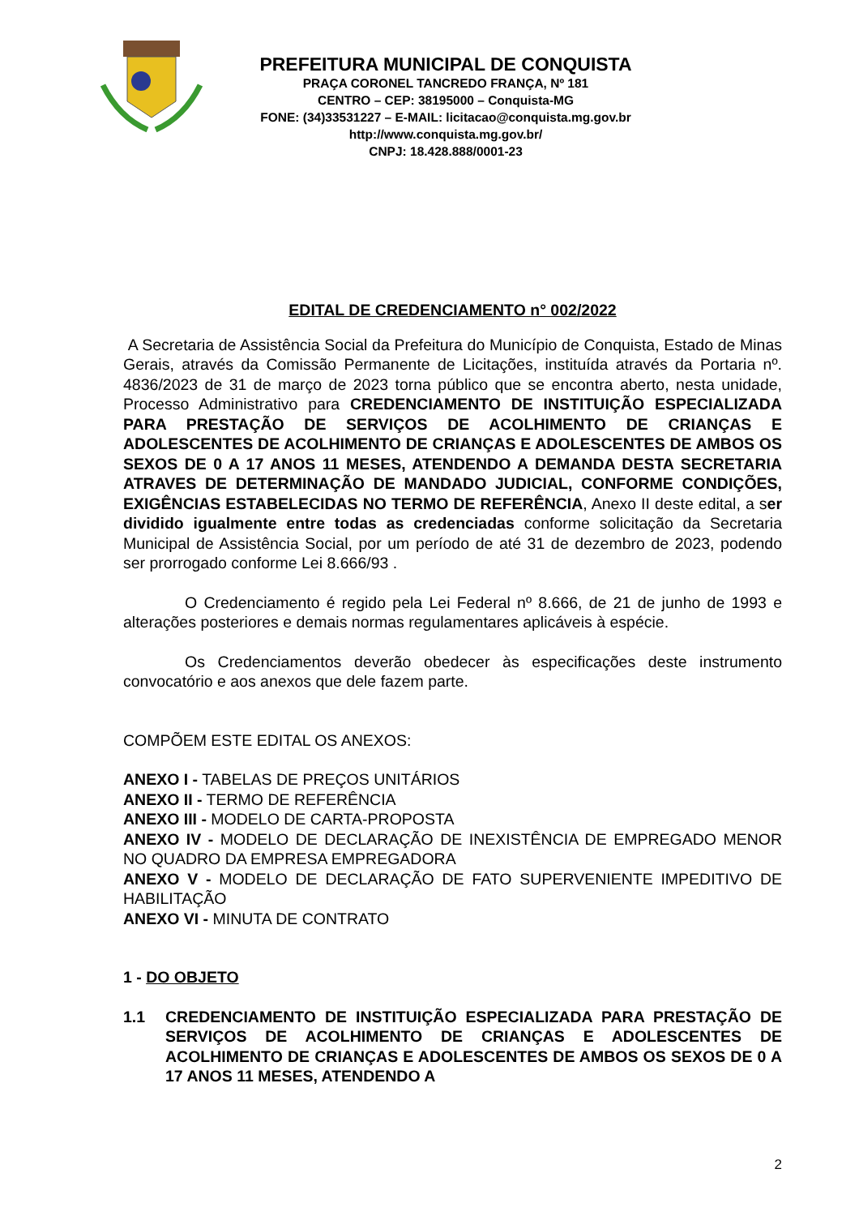PREFEITURA MUNICIPAL DE CONQUISTA
PRAÇA CORONEL TANCREDO FRANÇA, Nº 181
CENTRO – CEP: 38195000 – Conquista-MG
FONE: (34)33531227 – E-MAIL: licitacao@conquista.mg.gov.br
http://www.conquista.mg.gov.br/
CNPJ: 18.428.888/0001-23
EDITAL DE CREDENCIAMENTO n° 002/2022
A Secretaria de Assistência Social da Prefeitura do Município de Conquista, Estado de Minas Gerais, através da Comissão Permanente de Licitações, instituída através da Portaria nº. 4836/2023 de 31 de março de 2023 torna público que se encontra aberto, nesta unidade, Processo Administrativo para CREDENCIAMENTO DE INSTITUIÇÃO ESPECIALIZADA PARA PRESTAÇÃO DE SERVIÇOS DE ACOLHIMENTO DE CRIANÇAS E ADOLESCENTES DE ACOLHIMENTO DE CRIANÇAS E ADOLESCENTES DE AMBOS OS SEXOS DE 0 A 17 ANOS 11 MESES, ATENDENDO A DEMANDA DESTA SECRETARIA ATRAVES DE DETERMINAÇÃO DE MANDADO JUDICIAL, CONFORME CONDIÇÕES, EXIGÊNCIAS ESTABELECIDAS NO TERMO DE REFERÊNCIA, Anexo II deste edital, a ser dividido igualmente entre todas as credenciadas conforme solicitação da Secretaria Municipal de Assistência Social, por um período de até 31 de dezembro de 2023, podendo ser prorrogado conforme Lei 8.666/93 .
O Credenciamento é regido pela Lei Federal nº 8.666, de 21 de junho de 1993 e alterações posteriores e demais normas regulamentares aplicáveis à espécie.
Os Credenciamentos deverão obedecer às especificações deste instrumento convocatório e aos anexos que dele fazem parte.
COMPÕEM ESTE EDITAL OS ANEXOS:
ANEXO I - TABELAS DE PREÇOS UNITÁRIOS
ANEXO II - TERMO DE REFERÊNCIA
ANEXO III - MODELO DE CARTA-PROPOSTA
ANEXO IV - MODELO DE DECLARAÇÃO DE INEXISTÊNCIA DE EMPREGADO MENOR NO QUADRO DA EMPRESA EMPREGADORA
ANEXO V - MODELO DE DECLARAÇÃO DE FATO SUPERVENIENTE IMPEDITIVO DE HABILITAÇÃO
ANEXO VI - MINUTA DE CONTRATO
1 - DO OBJETO
1.1 CREDENCIAMENTO DE INSTITUIÇÃO ESPECIALIZADA PARA PRESTAÇÃO DE SERVIÇOS DE ACOLHIMENTO DE CRIANÇAS E ADOLESCENTES DE ACOLHIMENTO DE CRIANÇAS E ADOLESCENTES DE AMBOS OS SEXOS DE 0 A 17 ANOS 11 MESES, ATENDENDO A
2